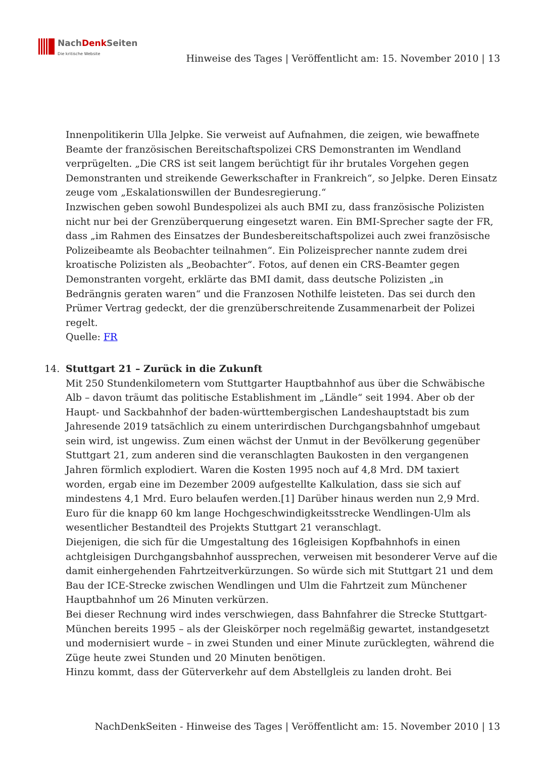NachDenk Seiten
Die kritische Website
Hinweise des Tages | Veröffentlicht am: 15. November 2010 | 13
Innenpolitikerin Ulla Jelpke. Sie verweist auf Aufnahmen, die zeigen, wie bewaffnete Beamte der französischen Bereitschaftspolizei CRS Demonstranten im Wendland verprügelten. „Die CRS ist seit langem berüchtigt für ihr brutales Vorgehen gegen Demonstranten und streikende Gewerkschafter in Frankreich“, so Jelpke. Deren Einsatz zeuge vom „Eskalationswillen der Bundesregierung.“
Inzwischen geben sowohl Bundespolizei als auch BMI zu, dass französische Polizisten nicht nur bei der Grenzüberquerung eingesetzt waren. Ein BMI-Sprecher sagte der FR, dass „im Rahmen des Einsatzes der Bundesbereitschaftspolizei auch zwei französische Polizeibeamte als Beobachter teilnahmen“. Ein Polizeisprecher nannte zudem drei kroatische Polizisten als „Beobachter“. Fotos, auf denen ein CRS-Beamter gegen Demonstranten vorgeht, erklärte das BMI damit, dass deutsche Polizisten „in Bedrängnis geraten waren“ und die Franzosen Nothilfe leisteten. Das sei durch den Prümer Vertrag gedeckt, der die grenzüberschreitende Zusammenarbeit der Polizei regelt.
Quelle: FR
14. Stuttgart 21 – Zurück in die Zukunft
Mit 250 Stundenkilometern vom Stuttgarter Hauptbahnhof aus über die Schwäbische Alb – davon träumt das politische Establishment im „Ländle“ seit 1994. Aber ob der Haupt- und Sackbahnhof der baden-württembergischen Landeshauptstadt bis zum Jahresende 2019 tatsächlich zu einem unterirdischen Durchgangsbahnhof umgebaut sein wird, ist ungewiss. Zum einen wächst der Unmut in der Bevölkerung gegenüber Stuttgart 21, zum anderen sind die veranschlagten Baukosten in den vergangenen Jahren förmlich explodiert. Waren die Kosten 1995 noch auf 4,8 Mrd. DM taxiert worden, ergab eine im Dezember 2009 aufgestellte Kalkulation, dass sie sich auf mindestens 4,1 Mrd. Euro belaufen werden.[1] Darüber hinaus werden nun 2,9 Mrd. Euro für die knapp 60 km lange Hochgeschwindigkeitsstrecke Wendlingen-Ulm als wesentlicher Bestandteil des Projekts Stuttgart 21 veranschlagt.
Diejenigen, die sich für die Umgestaltung des 16gleisigen Kopfbahnhofs in einen achtgleisigen Durchgangsbahnhof aussprechen, verweisen mit besonderer Verve auf die damit einhergehenden Fahrtzeitverkürzungen. So würde sich mit Stuttgart 21 und dem Bau der ICE-Strecke zwischen Wendlingen und Ulm die Fahrtzeit zum Münchener Hauptbahnhof um 26 Minuten verkürzen.
Bei dieser Rechnung wird indes verschwiegen, dass Bahnfahrer die Strecke Stuttgart-München bereits 1995 – als der Gleiskörper noch regelmäßig gewartet, instandgesetzt und modernisiert wurde – in zwei Stunden und einer Minute zurücklegten, während die Züge heute zwei Stunden und 20 Minuten benötigen.
Hinzu kommt, dass der Güterverkehr auf dem Abstellgleis zu landen droht. Bei
NachDenkSeiten - Hinweise des Tages | Veröffentlicht am: 15. November 2010 | 13